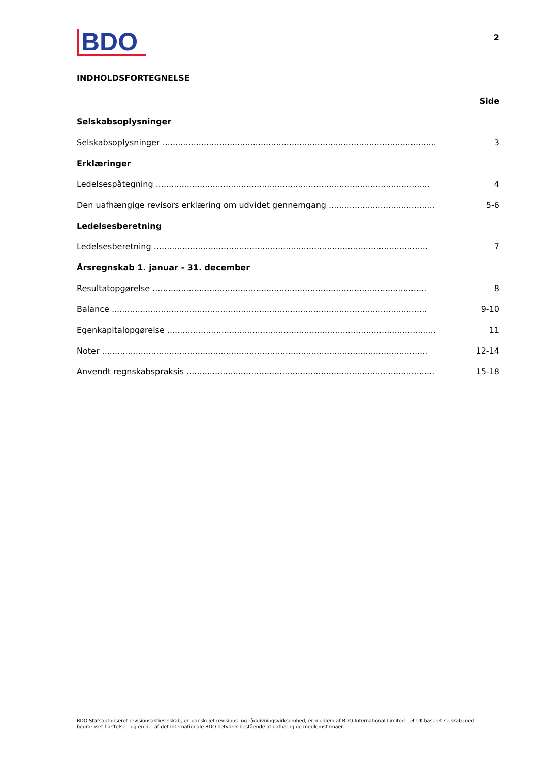BDO
2
INDHOLDSFORTEGNELSE
Side
Selskabsoplysninger
Selskabsoplysninger .......................................................................................................... 3
Erklæringer
Ledelsespåtegning .......................................................................................................... 4
Den uafhængige revisors erklæring om udvidet gennemgang .......................................................... 5-6
Ledelsesberetning
Ledelsesberetning .......................................................................................................... 7
Årsregnskab 1. januar - 31. december
Resultatopgørelse .......................................................................................................... 8
Balance .......................................................................................................................... 9-10
Egenkapitalopgørelse .......................................................................................................... 11
Noter .............................................................................................................................. 12-14
Anvendt regnskabspraksis .......................................................................................................... 15-18
BDO Statsautoriseret revisionsaktieselskab, en danskejet revisions- og rådgivningsvirksomhed, er medlem af BDO International Limited - et UK-baseret selskab med begrænset hæftelse - og en del af det internationale BDO netværk bestående af uafhængige medlemsfirmaer.